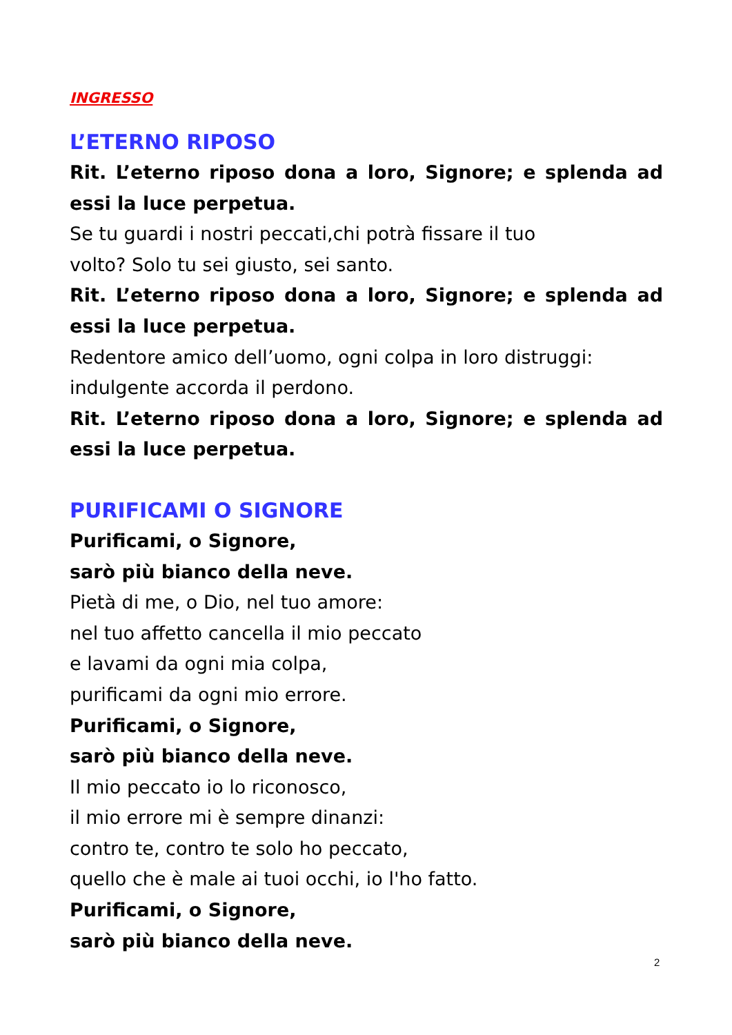INGRESSO
L’ETERNO RIPOSO
Rit. L’eterno riposo dona a loro, Signore; e splenda ad essi la luce perpetua.
Se tu guardi i nostri peccati,chi potrà fissare il tuo
volto? Solo tu sei giusto, sei santo.
Rit. L’eterno riposo dona a loro, Signore; e splenda ad essi la luce perpetua.
Redentore amico dell’uomo, ogni colpa in loro distruggi:
indulgente accorda il perdono.
Rit. L’eterno riposo dona a loro, Signore; e splenda ad essi la luce perpetua.
PURIFICAMI O SIGNORE
Purificami, o Signore,
sarò più bianco della neve.
Pietà di me, o Dio, nel tuo amore:
nel tuo affetto cancella il mio peccato
e lavami da ogni mia colpa,
purificami da ogni mio errore.
Purificami, o Signore,
sarò più bianco della neve.
Il mio peccato io lo riconosco,
il mio errore mi è sempre dinanzi:
contro te, contro te solo ho peccato,
quello che è male ai tuoi occhi, io l'ho fatto.
Purificami, o Signore,
sarò più bianco della neve.
2